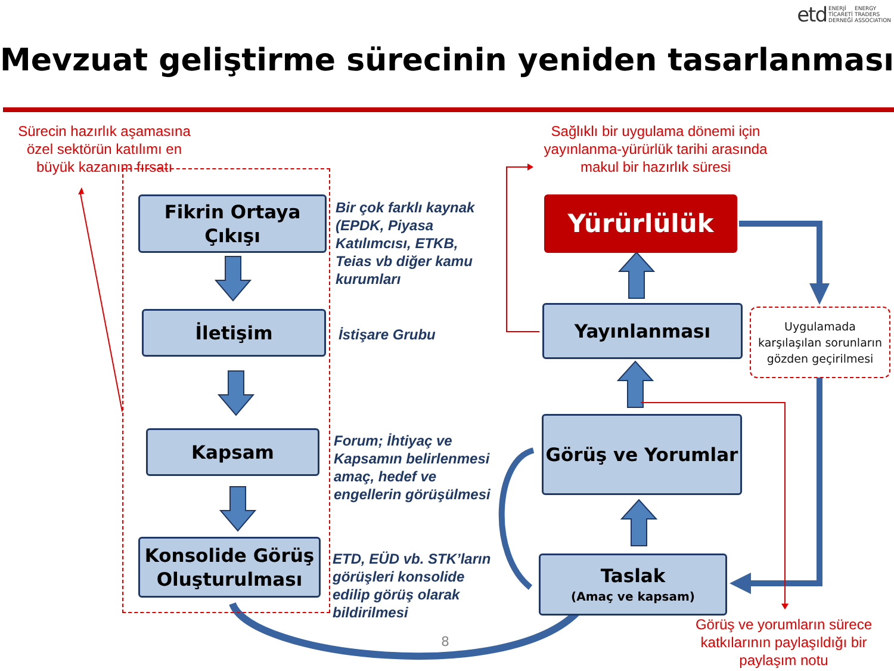etd ENERJİ
TİCARETİ
DERNEĞİ ENERGY
TRADERS
ASSOCIATION
Mevzuat geliştirme sürecinin yeniden tasarlanması
Sürecin hazırlık aşamasına özel sektörün katılımı en büyük kazanım fırsatı
Sağlıklı bir uygulama dönemi için yayınlanma-yürürlük tarihi arasında makul bir hazırlık süresi
Fikrin Ortaya
Çıkışı
Bir çok farklı kaynak
(EPDK, Piyasa
Katılımcısı, ETKB,
Teias vb diğer kamu
kurumları
İletişim
İstişare Grubu
Kapsam
Forum; İhtiyaç ve
Kapsamın belirlenmesi
amaç, hedef ve
engellerin görüşülmesi
Konsolide Görüş
Oluşturulması
ETD, EÜD vb. STK’ların
görüşleri konsolide
edilip görüş olarak
bildirilmesi
Yürürlülük
Yayınlanması
Uygulamada karşılaşılan sorunların gözden geçirilmesi
Görüş ve Yorumlar
Taslak
(Amaç ve kapsam)
8
Görüş ve yorumların sürece katkılarının paylaşıldığı bir paylaşım notu